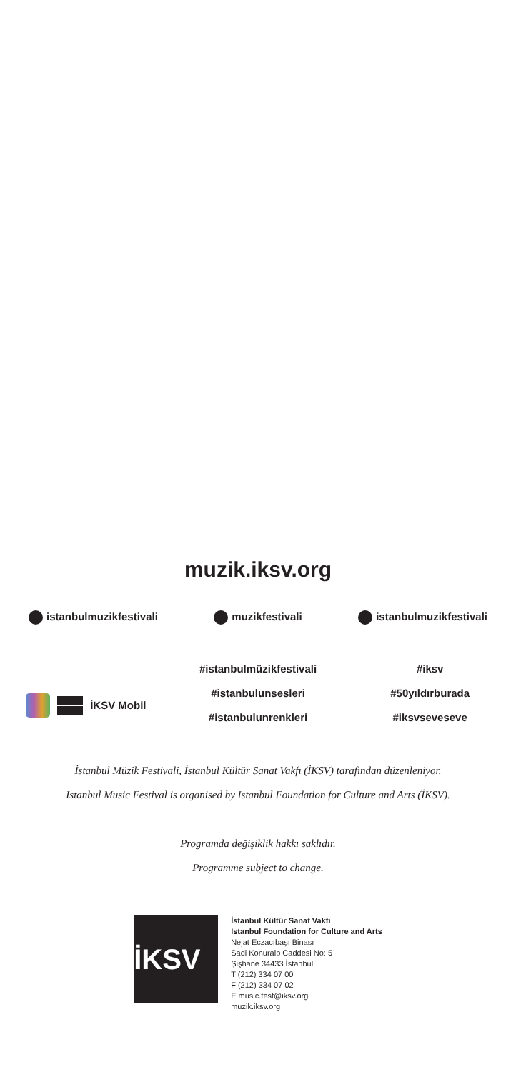muzik.iksv.org
istanbulmuzikfestivali muzikfestivali istanbulmuzikfestivali
İKSV Mobil
#istanbulmüzikfestivali
#istanbulunsesleri
#istanbulunrenkleri
#iksv
#50yıldırburada
#iksvseveseve
İstanbul Müzik Festivali, İstanbul Kültür Sanat Vakfı (İKSV) tarafından düzenleniyor.
Istanbul Music Festival is organised by Istanbul Foundation for Culture and Arts (İKSV).
Programda değişiklik hakkı saklıdır.
Programme subject to change.
İKSV
İstanbul Kültür Sanat Vakfı
Istanbul Foundation for Culture and Arts
Nejat Eczacıbaşı Binası
Sadi Konuralp Caddesi No: 5
Şişhane 34433 İstanbul
T (212) 334 07 00
F (212) 334 07 02
E music.fest@iksv.org
muzik.iksv.org